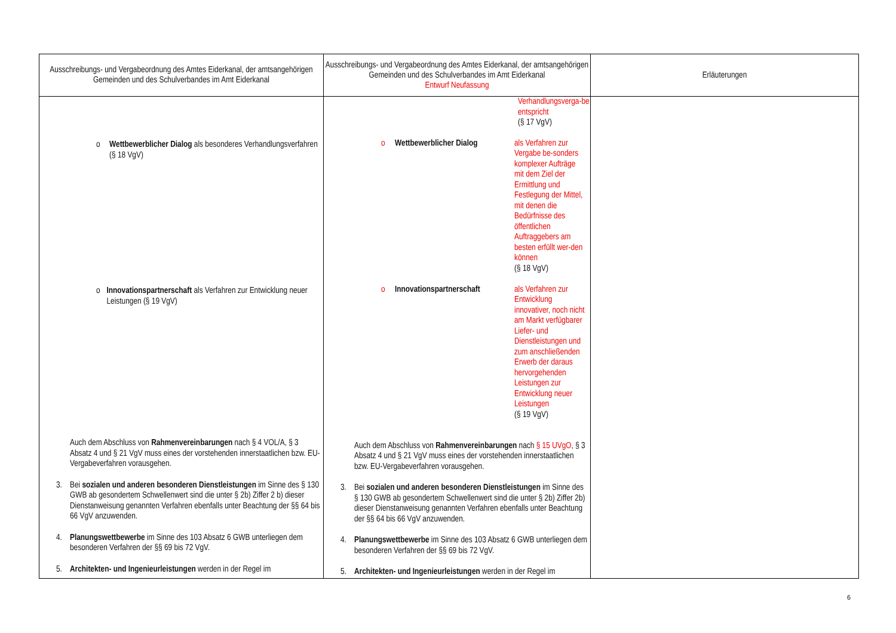| Ausschreibungs- und Vergabeordnung des Amtes Eiderkanal, der amtsangehörigen Gemeinden und des Schulverbandes im Amt Eiderkanal | Ausschreibungs- und Vergabeordnung des Amtes Eiderkanal, der amtsangehörigen Gemeinden und des Schulverbandes im Amt Eiderkanal Entwurf Neufassung | Erläuterungen |
| --- | --- | --- |
| o Wettbewerblicher Dialog als besonderes Verhandlungsverfahren (§ 18 VgV) o Innovationspartnerschaft als Verfahren zur Entwicklung neuer Leistungen (§ 19 VgV) Auch dem Abschluss von Rahmenvereinbarungen nach § 4 VOL/A, § 3 Absatz 4 und § 21 VgV muss eines der vorstehenden innerstaatlichen bzw. EU-Vergabeverfahren vorausgehen. 3. Bei sozialen und anderen besonderen Dienstleistungen im Sinne des § 130 GWB ab gesondertem Schwellenwert sind die unter § 2b) Ziffer 2 b) dieser Dienstanweisung genannten Verfahren ebenfalls unter Beachtung der §§ 64 bis 66 VgV anzuwenden. 4. Planungswettbewerbe im Sinne des 103 Absatz 6 GWB unterliegen dem besonderen Verfahren der §§ 69 bis 72 VgV. 5. Architekten- und Ingenieurleistungen werden in der Regel im | Verhandlungsverga-be entspricht (§ 17 VgV) o Wettbewerblicher Dialog als Verfahren zur Vergabe be-sonders komplexer Aufträge mit dem Ziel der Ermittlung und Festlegung der Mittel, mit denen die Bedürfnisse des öffentlichen Auftraggebers am besten erfüllt wer-den können (§ 18 VgV) o Innovationspartnerschaft als Verfahren zur Entwicklung innovativer, noch nicht am Markt verfügbarer Liefer- und Dienstleistungen und zum anschließenden Erwerb der daraus hervorgehenden Leistungen zur Entwicklung neuer Leistungen (§ 19 VgV) Auch dem Abschluss von Rahmenvereinbarungen nach § 15 UVgO , § 3 Absatz 4 und § 21 VgV muss eines der vorstehenden innerstaatlichen bzw. EU-Vergabeverfahren vorausgehen. 3. Bei sozialen und anderen besonderen Dienstleistungen im Sinne des § 130 GWB ab gesondertem Schwellenwert sind die unter § 2b) Ziffer 2b) dieser Dienstanweisung genannten Verfahren ebenfalls unter Beachtung der §§ 64 bis 66 VgV anzuwenden. 4. Planungswettbewerbe im Sinne des 103 Absatz 6 GWB unterliegen dem besonderen Verfahren der §§ 69 bis 72 VgV. 5. Architekten- und Ingenieurleistungen werden in der Regel im | |
6